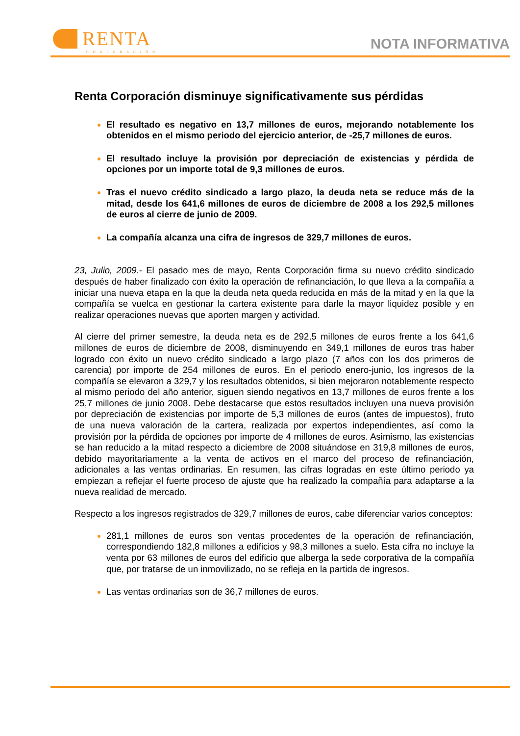RENTA
CORPORACIÓN
NOTA INFORMATIVA
Renta Corporación disminuye significativamente sus pérdidas
El resultado es negativo en 13,7 millones de euros, mejorando notablemente los obtenidos en el mismo periodo del ejercicio anterior, de -25,7 millones de euros.
El resultado incluye la provisión por depreciación de existencias y pérdida de opciones por un importe total de 9,3 millones de euros.
Tras el nuevo crédito sindicado a largo plazo, la deuda neta se reduce más de la mitad, desde los 641,6 millones de euros de diciembre de 2008 a los 292,5 millones de euros al cierre de junio de 2009.
La compañía alcanza una cifra de ingresos de 329,7 millones de euros.
23, Julio, 2009.- El pasado mes de mayo, Renta Corporación firma su nuevo crédito sindicado después de haber finalizado con éxito la operación de refinanciación, lo que lleva a la compañía a iniciar una nueva etapa en la que la deuda neta queda reducida en más de la mitad y en la que la compañía se vuelca en gestionar la cartera existente para darle la mayor liquidez posible y en realizar operaciones nuevas que aporten margen y actividad.
Al cierre del primer semestre, la deuda neta es de 292,5 millones de euros frente a los 641,6 millones de euros de diciembre de 2008, disminuyendo en 349,1 millones de euros tras haber logrado con éxito un nuevo crédito sindicado a largo plazo (7 años con los dos primeros de carencia) por importe de 254 millones de euros. En el periodo enero-junio, los ingresos de la compañía se elevaron a 329,7 y los resultados obtenidos, si bien mejoraron notablemente respecto al mismo periodo del año anterior, siguen siendo negativos en 13,7 millones de euros frente a los 25,7 millones de junio 2008. Debe destacarse que estos resultados incluyen una nueva provisión por depreciación de existencias por importe de 5,3 millones de euros (antes de impuestos), fruto de una nueva valoración de la cartera, realizada por expertos independientes, así como la provisión por la pérdida de opciones por importe de 4 millones de euros. Asimismo, las existencias se han reducido a la mitad respecto a diciembre de 2008 situándose en 319,8 millones de euros, debido mayoritariamente a la venta de activos en el marco del proceso de refinanciación, adicionales a las ventas ordinarias. En resumen, las cifras logradas en este último periodo ya empiezan a reflejar el fuerte proceso de ajuste que ha realizado la compañía para adaptarse a la nueva realidad de mercado.
Respecto a los ingresos registrados de 329,7 millones de euros, cabe diferenciar varios conceptos:
281,1 millones de euros son ventas procedentes de la operación de refinanciación, correspondiendo 182,8 millones a edificios y 98,3 millones a suelo. Esta cifra no incluye la venta por 63 millones de euros del edificio que alberga la sede corporativa de la compañía que, por tratarse de un inmovilizado, no se refleja en la partida de ingresos.
Las ventas ordinarias son de 36,7 millones de euros.